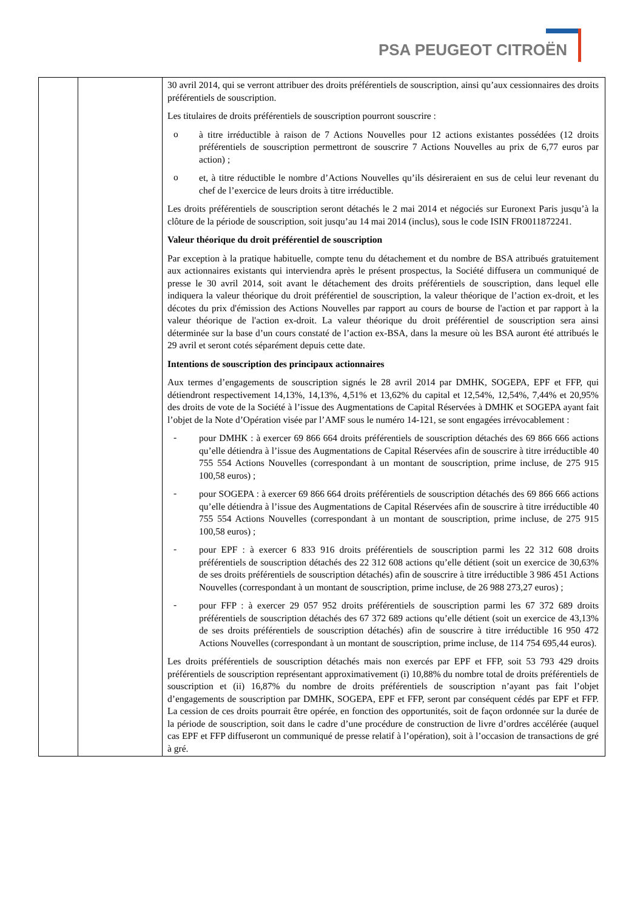PSA PEUGEOT CITROËN
| | | 30 avril 2014, qui se verront attribuer des droits préférentiels de souscription, ainsi qu’aux cessionnaires des droits préférentiels de souscription. Les titulaires de droits préférentiels de souscription pourront souscrire : o à titre irréductible à raison de 7 Actions Nouvelles pour 12 actions existantes possédées (12 droits préférentiels de souscription permettront de souscrire 7 Actions Nouvelles au prix de 6,77 euros par action) ; o et, à titre réductible le nombre d’Actions Nouvelles qu’ils désireraient en sus de celui leur revenant du chef de l’exercice de leurs droits à titre irréductible. Les droits préférentiels de souscription seront détachés le 2 mai 2014 et négociés sur Euronext Paris jusqu’à la clôture de la période de souscription, soit jusqu’au 14 mai 2014 (inclus), sous le code ISIN FR0011872241. Valeur théorique du droit préférentiel de souscription Par exception à la pratique habituelle, compte tenu du détachement et du nombre de BSA attribués gratuitement aux actionnaires existants qui interviendra après le présent prospectus, la Société diffusera un communiqué de presse le 30 avril 2014, soit avant le détachement des droits préférentiels de souscription, dans lequel elle indiquera la valeur théorique du droit préférentiel de souscription, la valeur théorique de l’action ex-droit, et les décotes du prix d'émission des Actions Nouvelles par rapport au cours de bourse de l'action et par rapport à la valeur théorique de l'action ex-droit. La valeur théorique du droit préférentiel de souscription sera ainsi déterminée sur la base d’un cours constaté de l’action ex-BSA, dans la mesure où les BSA auront été attribués le 29 avril et seront cotés séparément depuis cette date. Intentions de souscription des principaux actionnaires Aux termes d’engagements de souscription signés le 28 avril 2014 par DMHK, SOGEPA, EPF et FFP, qui détiendront respectivement 14,13%, 14,13%, 4,51% et 13,62% du capital et 12,54%, 12,54%, 7,44% et 20,95% des droits de vote de la Société à l’issue des Augmentations de Capital Réservées à DMHK et SOGEPA ayant fait l’objet de la Note d’Opération visée par l’AMF sous le numéro 14-121, se sont engagées irrévocablement : - pour DMHK : à exercer 69 866 664 droits préférentiels de souscription détachés des 69 866 666 actions qu’elle détiendra à l’issue des Augmentations de Capital Réservées afin de souscrire à titre irréductible 40 755 554 Actions Nouvelles (correspondant à un montant de souscription, prime incluse, de 275 915 100,58 euros) ; - pour SOGEPA : à exercer 69 866 664 droits préférentiels de souscription détachés des 69 866 666 actions qu’elle détiendra à l’issue des Augmentations de Capital Réservées afin de souscrire à titre irréductible 40 755 554 Actions Nouvelles (correspondant à un montant de souscription, prime incluse, de 275 915 100,58 euros) ; - pour EPF : à exercer 6 833 916 droits préférentiels de souscription parmi les 22 312 608 droits préférentiels de souscription détachés des 22 312 608 actions qu’elle détient (soit un exercice de 30,63% de ses droits préférentiels de souscription détachés) afin de souscrire à titre irréductible 3 986 451 Actions Nouvelles (correspondant à un montant de souscription, prime incluse, de 26 988 273,27 euros) ; - pour FFP : à exercer 29 057 952 droits préférentiels de souscription parmi les 67 372 689 droits préférentiels de souscription détachés des 67 372 689 actions qu’elle détient (soit un exercice de 43,13% de ses droits préférentiels de souscription détachés) afin de souscrire à titre irréductible 16 950 472 Actions Nouvelles (correspondant à un montant de souscription, prime incluse, de 114 754 695,44 euros). Les droits préférentiels de souscription détachés mais non exercés par EPF et FFP, soit 53 793 429 droits préférentiels de souscription représentant approximativement (i) 10,88% du nombre total de droits préférentiels de souscription et (ii) 16,87% du nombre de droits préférentiels de souscription n’ayant pas fait l’objet d’engagements de souscription par DMHK, SOGEPA, EPF et FFP, seront par conséquent cédés par EPF et FFP. La cession de ces droits pourrait être opérée, en fonction des opportunités, soit de façon ordonnée sur la durée de la période de souscription, soit dans le cadre d’une procédure de construction de livre d’ordres accélérée (auquel cas EPF et FFP diffuseront un communiqué de presse relatif à l’opération), soit à l’occasion de transactions de gré à gré. |